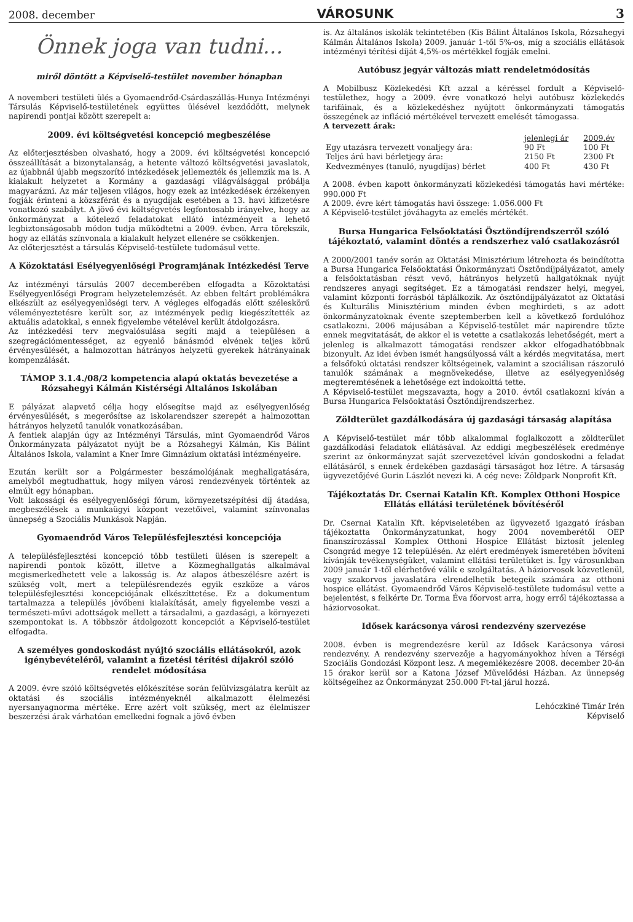2008. december VÁROSUNK 3
Önnek joga van tudni...
miről döntött a Képviselő-testület november hónapban
A novemberi testületi ülés a Gyomaendrőd-Csárdaszállás-Hunya Intézményi Társulás Képviselő-testületének együttes ülésével kezdődött, melynek napirendi pontjai között szerepelt a:
2009. évi költségvetési koncepció megbeszélése
Az előterjesztésben olvasható, hogy a 2009. évi költségvetési koncepció összeállítását a bizonytalanság, a hetente változó költségvetési javaslatok, az újabbnál újabb megszorító intézkedések jellemezték és jellemzik ma is. A kialakult helyzetet a Kormány a gazdasági világválsággal próbálja magyarázni. Az már teljesen világos, hogy ezek az intézkedések érzékenyen fogják érinteni a közszférát és a nyugdíjak esetében a 13. havi kifizetésre vonatkozó szabályt. A jövő évi költségvetés legfontosabb irányelve, hogy az önkormányzat a kötelező feladatokat ellátó intézményeit a lehető legbiztonságosabb módon tudja működtetni a 2009. évben. Arra törekszik, hogy az ellátás színvonala a kialakult helyzet ellenére se csökkenjen.
Az előterjesztést a társulás Képviselő-testülete tudomásul vette.
A Közoktatási Esélyegyenlőségi Programjának Intézkedési Terve
Az intézményi társulás 2007 decemberében elfogadta a Közoktatási Esélyegyenlőségi Program helyzetelemzését. Az ebben feltárt problémákra elkészült az esélyegyenlőségi terv. A végleges elfogadás előtt széleskörű véleményeztetésre került sor, az intézmények pedig kiegészítették az aktuális adatokkal, s ennek figyelembe vételével került átdolgozásra.
Az intézkedési terv megvalósulása segíti majd a településen a szegregációmentességet, az egyenlő bánásmód elvének teljes körű érvényesülését, a halmozottan hátrányos helyzetű gyerekek hátrányainak kompenzálását.
TÁMOP 3.1.4./08/2 kompetencia alapú oktatás bevezetése a Rózsahegyi Kálmán Kistérségi Általános Iskolában
E pályázat alapvető célja hogy elősegítse majd az esélyegyenlőség érvényesülését, s megerősítse az iskolarendszer szerepét a halmozottan hátrányos helyzetű tanulók vonatkozásában.
A fentiek alapján úgy az Intézményi Társulás, mint Gyomaendrőd Város Önkormányzata pályázatot nyújt be a Rózsahegyi Kálmán, Kis Bálint Általános Iskola, valamint a Kner Imre Gimnázium oktatási intézményeire.
Ezután került sor a Polgármester beszámolójának meghallgatására, amelyből megtudhattuk, hogy milyen városi rendezvények történtek az elmúlt egy hónapban.
Volt lakossági és esélyegyenlőségi fórum, környezetszépítési díj átadása, megbeszélések a munkaügyi központ vezetőivel, valamint színvonalas ünnepség a Szociális Munkások Napján.
Gyomaendrőd Város Településfejlesztési koncepciója
A településfejlesztési koncepció több testületi ülésen is szerepelt a napirendi pontok között, illetve a Közmeghallgatás alkalmával megismerkedhetett vele a lakosság is. Az alapos átbeszélésre azért is szükség volt, mert a településrendezés egyik eszköze a város településfejlesztési koncepciójának elkészíttetése. Ez a dokumentum tartalmazza a település jövőbeni kialakítását, amely figyelembe veszi a természeti-művi adottságok mellett a társadalmi, a gazdasági, a környezeti szempontokat is. A többször átdolgozott koncepciót a Képviselő-testület elfogadta.
A személyes gondoskodást nyújtó szociális ellátásokról, azok igénybevételéről, valamint a fizetési térítési díjakról szóló rendelet módosítása
A 2009. évre szóló költségvetés előkészítése során felülvizsgálatra került az oktatási és szociális intézményeknél alkalmazott élelmezési nyersanyagnorma mértéke. Erre azért volt szükség, mert az élelmiszer beszerzési árak várhatóan emelkedni fognak a jövő évben
is. Az általános iskolák tekintetében (Kis Bálint Általános Iskola, Rózsahegyi Kálmán Általános Iskola) 2009. január 1-től 5%-os, míg a szociális ellátások intézményi térítési díját 4,5%-os mértékkel fogják emelni.
Autóbusz jegyár változás miatt rendeletmódosítás
A Mobilbusz Közlekedési Kft azzal a kéréssel fordult a Képviselő-testülethez, hogy a 2009. évre vonatkozó helyi autóbusz közlekedés tarifáinak, és a közlekedéshez nyújtott önkormányzati támogatás összegének az infláció mértékével tervezett emelését támogassa.
A tervezett árak:
| | jelenlegi ár | 2009.év |
| --- | --- | --- |
| Egy utazásra tervezett vonaljegy ára: | 90 Ft | 100 Ft |
| Teljes árú havi bérletjegy ára: | 2150 Ft | 2300 Ft |
| Kedvezményes (tanuló, nyugdíjas) bérlet | 400 Ft | 430 Ft |
A 2008. évben kapott önkormányzati közlekedési támogatás havi mértéke: 990.000 Ft
A 2009. évre kért támogatás havi összege: 1.056.000 Ft
A Képviselő-testület jóváhagyta az emelés mértékét.
Bursa Hungarica Felsőoktatási Ösztöndíjrendszerről szóló tájékoztató, valamint döntés a rendszerhez való csatlakozásról
A 2000/2001 tanév során az Oktatási Minisztérium létrehozta és beindította a Bursa Hungarica Felsőoktatási Önkormányzati Ösztöndíjpályázatot, amely a felsőoktatásban részt vevő, hátrányos helyzetű hallgatóknak nyújt rendszeres anyagi segítséget. Ez a támogatási rendszer helyi, megyei, valamint központi forrásból táplálkozik. Az ösztöndíjpályázatot az Oktatási és Kulturális Minisztérium minden évben meghirdeti, s az adott önkormányzatoknak évente szeptemberben kell a következő fordulóhoz csatlakozni. 2006 májusában a Képviselő-testület már napirendre tűzte ennek megvitatását, de akkor el is vetette a csatlakozás lehetőségét, mert a jelenleg is alkalmazott támogatási rendszer akkor elfogadhatóbbnak bizonyult. Az idei évben ismét hangsúlyossá vált a kérdés megvitatása, mert a felsőfokú oktatási rendszer költségeinek, valamint a szociálisan rászoruló tanulók számának a megnövekedése, illetve az esélyegyenlőség megteremtésének a lehetősége ezt indokolttá tette.
A Képviselő-testület megszavazta, hogy a 2010. évtől csatlakozni kíván a Bursa Hungarica Felsőoktatási Ösztöndíjrendszerhez.
Zöldterület gazdálkodására új gazdasági társaság alapítása
A Képviselő-testület már több alkalommal foglalkozott a zöldterület gazdálkodási feladatok ellátásával. Az eddigi megbeszélések eredménye szerint az önkormányzat saját szervezetével kíván gondoskodni a feladat ellátásáról, s ennek érdekében gazdasági társaságot hoz létre. A társaság ügyvezetőjévé Gurin Lászlót nevezi ki. A cég neve: Zöldpark Nonprofit Kft.
Tájékoztatás Dr. Csernai Katalin Kft. Komplex Otthoni Hospice Ellátás ellátási területének bővítéséről
Dr. Csernai Katalin Kft. képviseletében az ügyvezető igazgató írásban tájékoztatta Önkormányzatunkat, hogy 2004 novemberétől OEP finanszírozással Komplex Otthoni Hospice Ellátást biztosít jelenleg Csongrád megye 12 településén. Az elért eredmények ismeretében bővíteni kívánják tevékenységüket, valamint ellátási területüket is. Így városunkban 2009 január 1-től elérhetővé válik e szolgáltatás. A háziorvosok közvetlenül, vagy szakorvos javaslatára elrendelhetik betegeik számára az otthoni hospice ellátást. Gyomaendrőd Város Képviselő-testülete tudomásul vette a bejelentést, s felkérte Dr. Torma Éva főorvost arra, hogy erről tájékoztassa a háziorvosokat.
Idősek karácsonya városi rendezvény szervezése
2008. évben is megrendezésre kerül az Idősek Karácsonya városi rendezvény. A rendezvény szervezője a hagyományokhoz híven a Térségi Szociális Gondozási Központ lesz. A megemlékezésre 2008. december 20-án 15 órakor kerül sor a Katona József Művelődési Házban. Az ünnepség költségeihez az Önkormányzat 250.000 Ft-tal járul hozzá.
Lehóczkiné Timár Irén
Képviselő